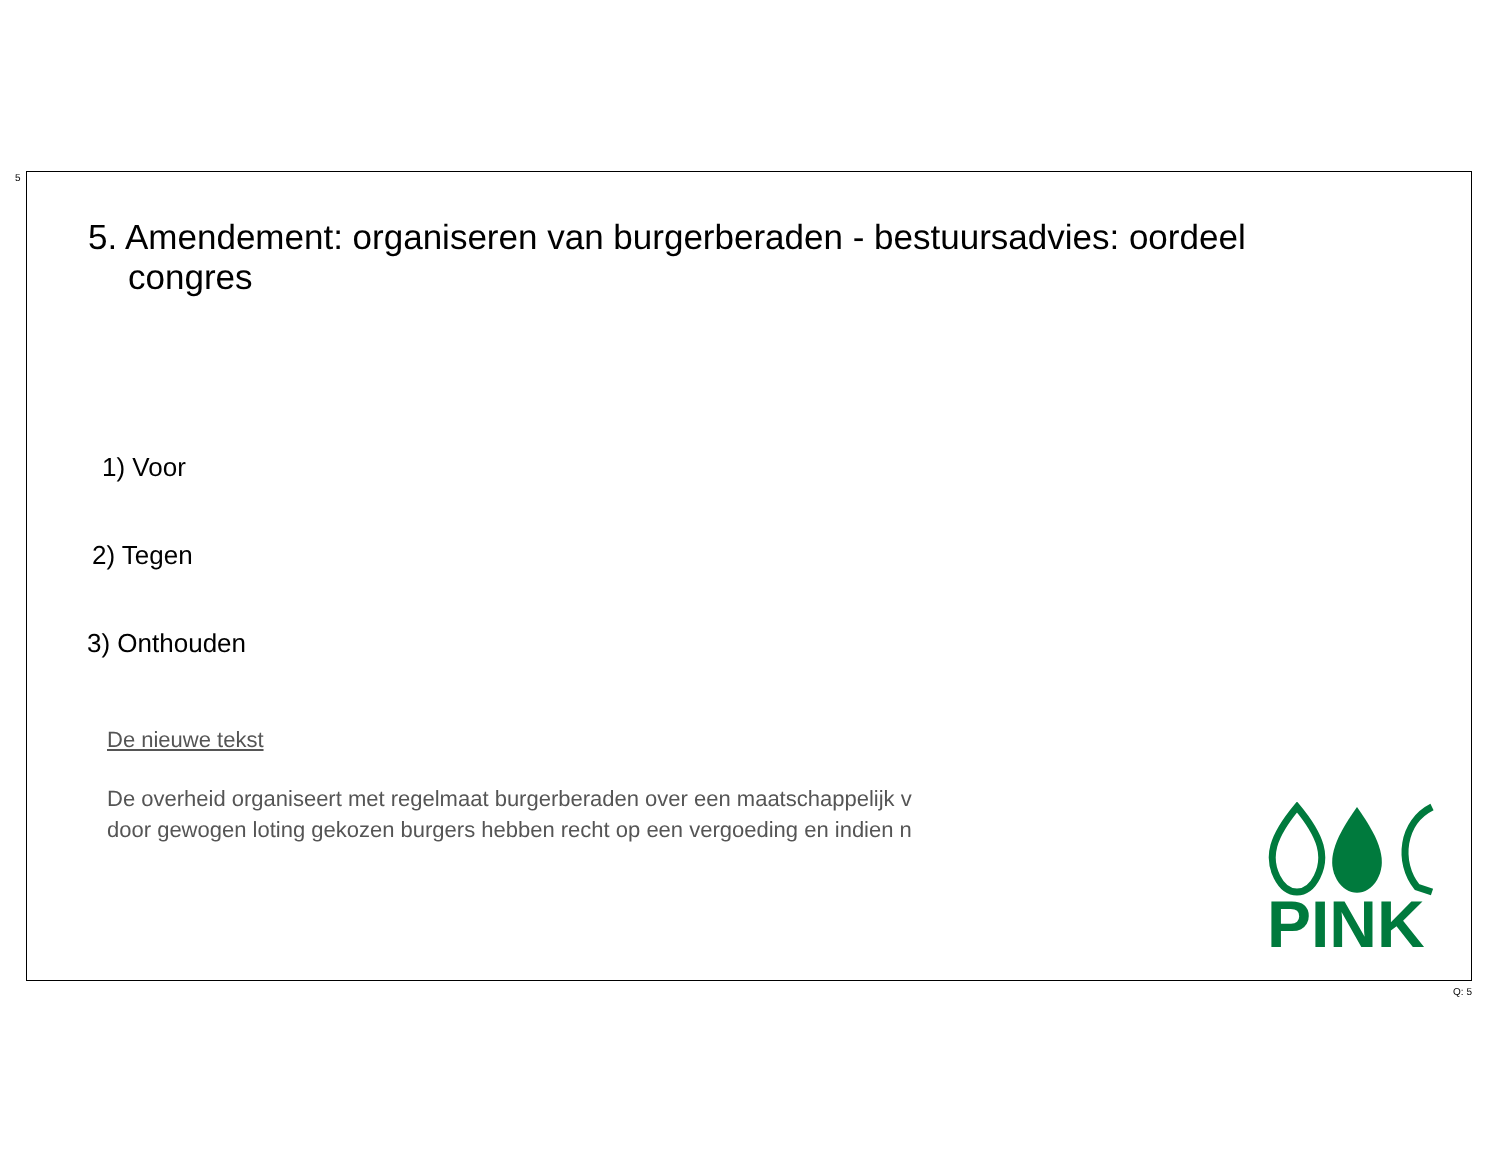5
5. Amendement: organiseren van burgerberaden - bestuursadvies: oordeel congres
1) Voor
2) Tegen
3) Onthouden
De nieuwe tekst
De overheid organiseert met regelmaat burgerberaden over een maatschappelijk v
door gewogen loting gekozen burgers hebben recht op een vergoeding en indien n
PINK
Q: 5